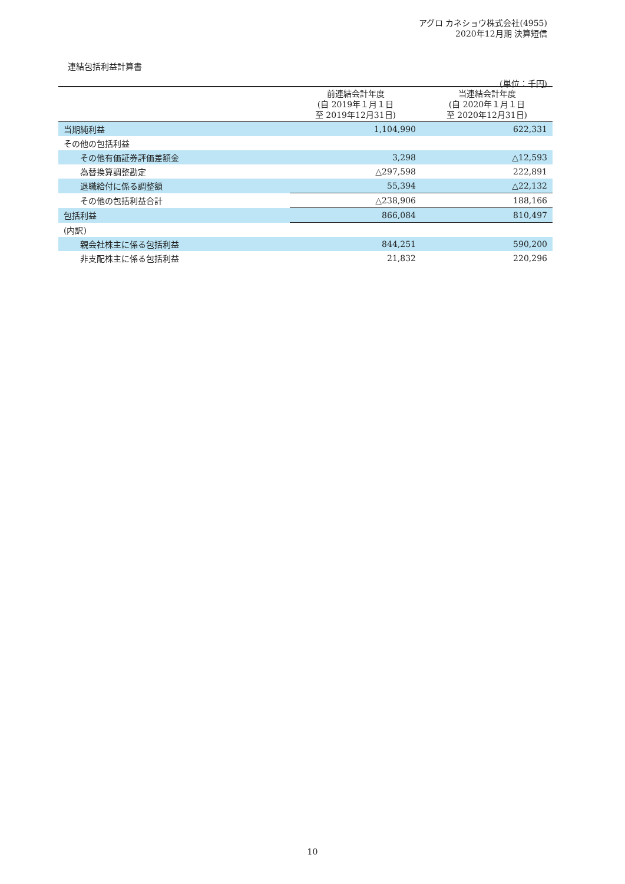アグロ カネショウ株式会社(4955)
2020年12月期 決算短信
連結包括利益計算書
(単位：千円)
| | 前連結会計年度 (自 2019年１月１日 至 2019年12月31日) | 当連結会計年度 (自 2020年１月１日 至 2020年12月31日) |
| --- | --- | --- |
| 当期純利益 | 1,104,990 | 622,331 |
| その他の包括利益 | | |
| その他有価証券評価差額金 | 3,298 | △12,593 |
| 為替換算調整勘定 | △297,598 | 222,891 |
| 退職給付に係る調整額 | 55,394 | △22,132 |
| その他の包括利益合計 | △238,906 | 188,166 |
| 包括利益 | 866,084 | 810,497 |
| (内訳) | | |
| 親会社株主に係る包括利益 | 844,251 | 590,200 |
| 非支配株主に係る包括利益 | 21,832 | 220,296 |
10